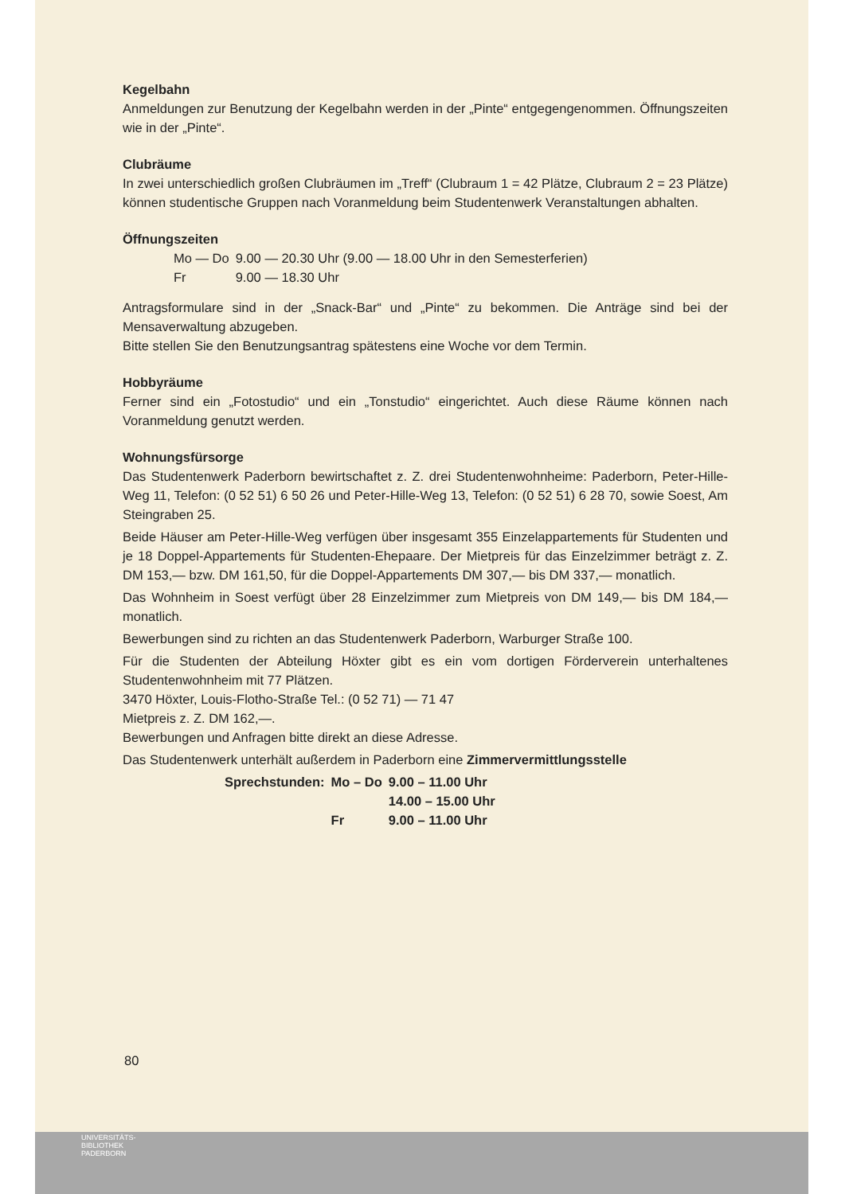Kegelbahn
Anmeldungen zur Benutzung der Kegelbahn werden in der „Pinte“ entgegengenommen. Öffnungszeiten wie in der „Pinte“.
Clubräume
In zwei unterschiedlich großen Clubräumen im „Treff“ (Clubraum 1 = 42 Plätze, Clubraum 2 = 23 Plätze) können studentische Gruppen nach Voranmeldung beim Studentenwerk Veranstaltungen abhalten.
Öffnungszeiten
| Mo — Do | 9.00 — 20.30 Uhr (9.00 — 18.00 Uhr in den Semesterferien) |
| Fr | 9.00 — 18.30 Uhr |
Antragsformulare sind in der „Snack-Bar“ und „Pinte“ zu bekommen. Die Anträge sind bei der Mensaverwaltung abzugeben.
Bitte stellen Sie den Benutzungsantrag spätestens eine Woche vor dem Termin.
Hobbyräume
Ferner sind ein „Fotostudio“ und ein „Tonstudio“ eingerichtet. Auch diese Räume können nach Voranmeldung genutzt werden.
Wohnungsfürsorge
Das Studentenwerk Paderborn bewirtschaftet z. Z. drei Studentenwohnheime: Paderborn, Peter-Hille-Weg 11, Telefon: (0 52 51) 6 50 26 und Peter-Hille-Weg 13, Telefon: (0 52 51) 6 28 70, sowie Soest, Am Steingraben 25.
Beide Häuser am Peter-Hille-Weg verfügen über insgesamt 355 Einzelappartements für Studenten und je 18 Doppel-Appartements für Studenten-Ehepaare. Der Mietpreis für das Einzelzimmer beträgt z. Z. DM 153,— bzw. DM 161,50, für die Doppel-Appartements DM 307,— bis DM 337,— monatlich.
Das Wohnheim in Soest verfügt über 28 Einzelzimmer zum Mietpreis von DM 149,— bis DM 184,— monatlich.
Bewerbungen sind zu richten an das Studentenwerk Paderborn, Warburger Straße 100.
Für die Studenten der Abteilung Höxter gibt es ein vom dortigen Förderverein unterhaltenes Studentenwohnheim mit 77 Plätzen.
3470 Höxter, Louis-Flotho-Straße Tel.: (0 52 71) — 71 47
Mietpreis z. Z. DM 162,—.
Bewerbungen und Anfragen bitte direkt an diese Adresse.
Das Studentenwerk unterhält außerdem in Paderborn eine Zimmervermittlungsstelle
| Sprechstunden: | Mo – Do | 9.00 – 11.00 Uhr |
| | | 14.00 – 15.00 Uhr |
| | Fr | 9.00 – 11.00 Uhr |
80
UNIVERSITÄTS-
BIBLIOTHEK
PADERBORN